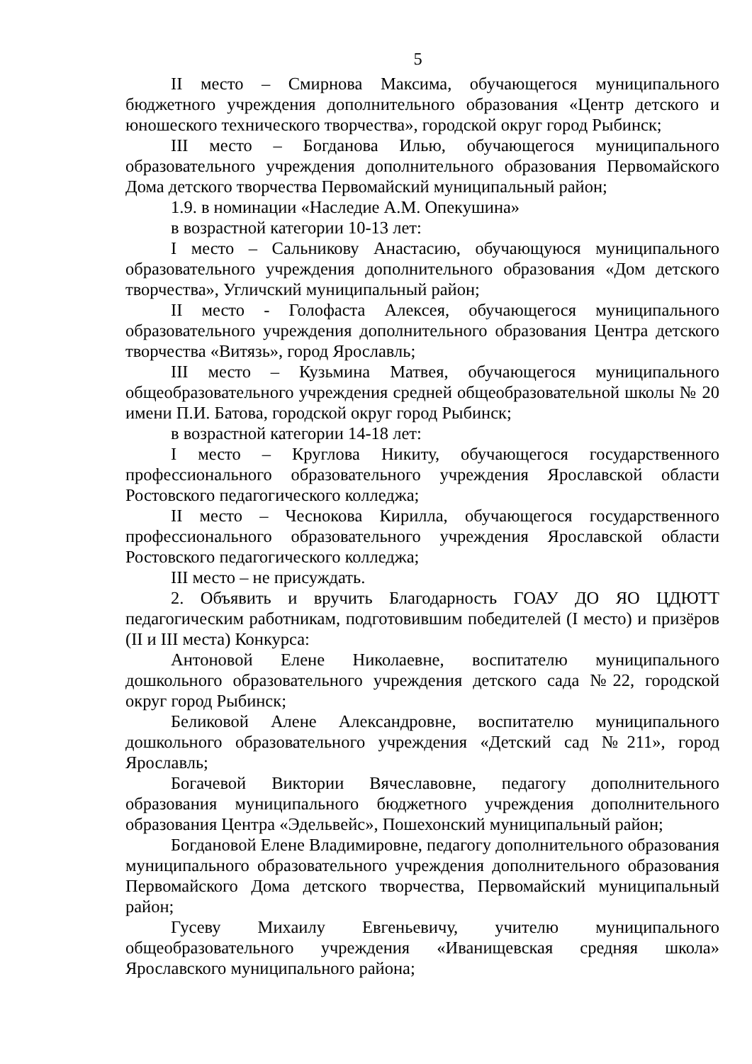5
II место – Смирнова Максима, обучающегося муниципального бюджетного учреждения дополнительного образования «Центр детского и юношеского технического творчества», городской округ город Рыбинск;
III место – Богданова Илью, обучающегося муниципального образовательного учреждения дополнительного образования Первомайского Дома детского творчества Первомайский муниципальный район;
1.9. в номинации «Наследие А.М. Опекушина»
в возрастной категории 10-13 лет:
I место – Сальникову Анастасию, обучающуюся муниципального образовательного учреждения дополнительного образования «Дом детского творчества», Угличский муниципальный район;
II место - Голофаста Алексея, обучающегося муниципального образовательного учреждения дополнительного образования Центра детского творчества «Витязь», город Ярославль;
III место – Кузьмина Матвея, обучающегося муниципального общеобразовательного учреждения средней общеобразовательной школы № 20 имени П.И. Батова, городской округ город Рыбинск;
в возрастной категории 14-18 лет:
I место – Круглова Никиту, обучающегося государственного профессионального образовательного учреждения Ярославской области Ростовского педагогического колледжа;
II место – Чеснокова Кирилла, обучающегося государственного профессионального образовательного учреждения Ярославской области Ростовского педагогического колледжа;
III место – не присуждать.
2. Объявить и вручить Благодарность ГОАУ ДО ЯО ЦДЮТТ педагогическим работникам, подготовившим победителей (I место) и призёров (II и III места) Конкурса:
Антоновой Елене Николаевне, воспитателю муниципального дошкольного образовательного учреждения детского сада №22, городской округ город Рыбинск;
Беликовой Алене Александровне, воспитателю муниципального дошкольного образовательного учреждения «Детский сад №211», город Ярославль;
Богачевой Виктории Вячеславовне, педагогу дополнительного образования муниципального бюджетного учреждения дополнительного образования Центра «Эдельвейс», Пошехонский муниципальный район;
Богдановой Елене Владимировне, педагогу дополнительного образования муниципального образовательного учреждения дополнительного образования Первомайского Дома детского творчества, Первомайский муниципальный район;
Гусеву Михаилу Евгеньевичу, учителю муниципального общеобразовательного учреждения «Иванищевская средняя школа» Ярославского муниципального района;